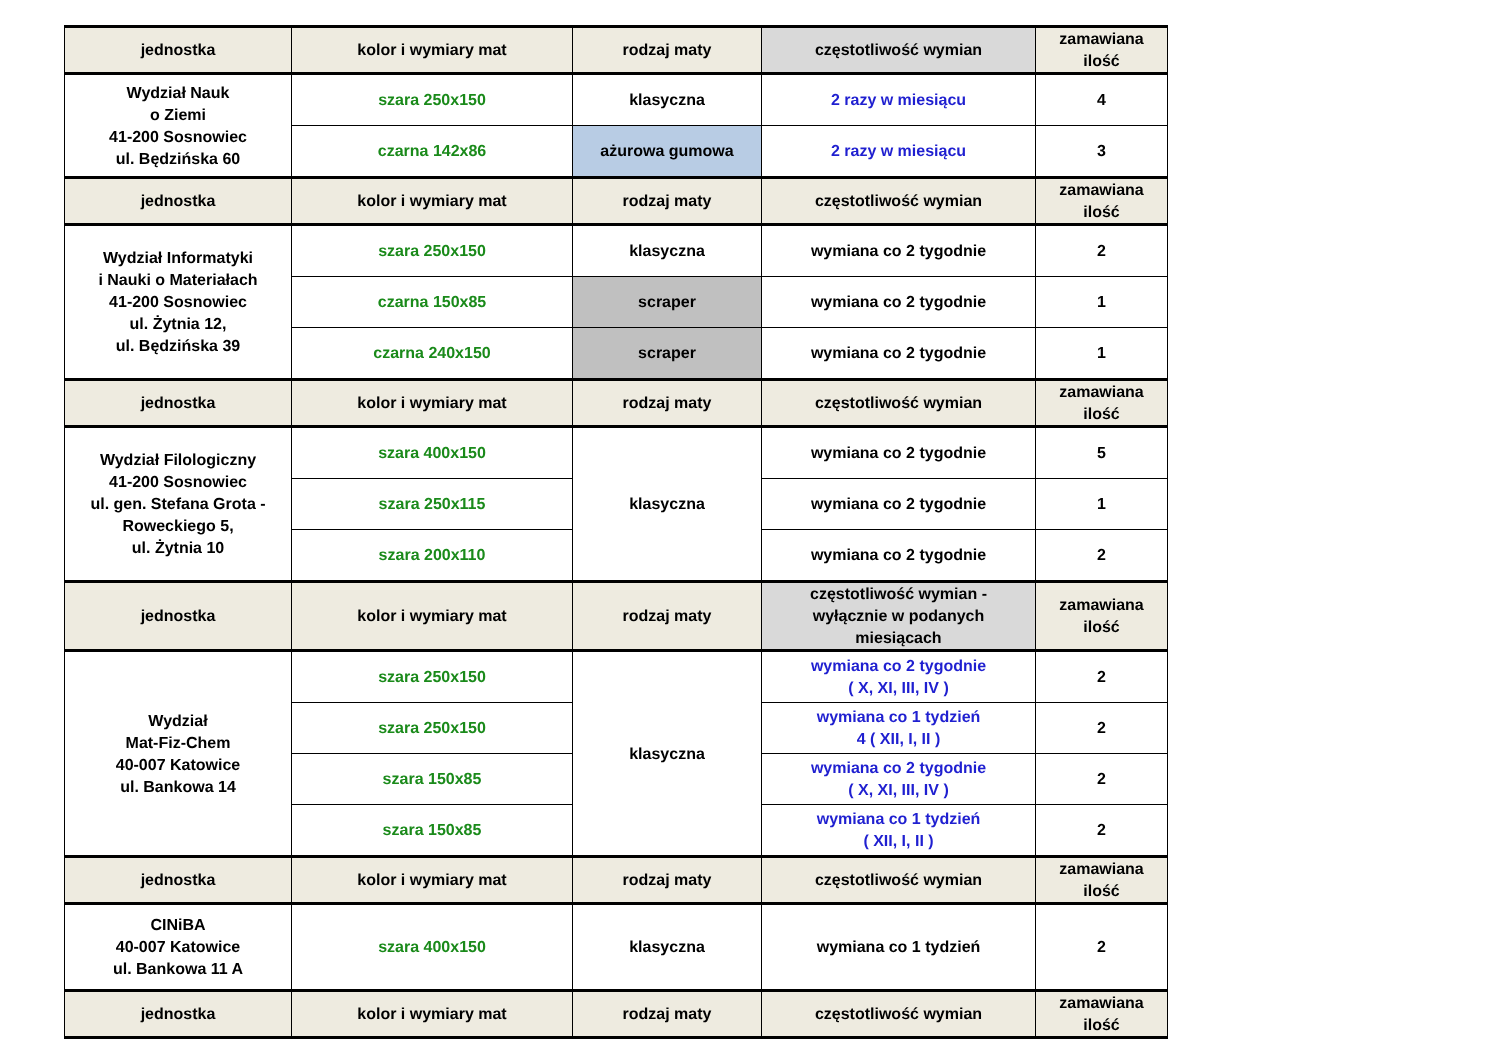| jednostka | kolor i wymiary mat | rodzaj maty | częstotliwość wymian | zamawiana ilość |
| --- | --- | --- | --- | --- |
| Wydział Nauk o Ziemi 41-200 Sosnowiec ul. Będzińska 60 | szara 250x150 | klasyczna | 2 razy w miesiącu | 4 |
| | czarna 142x86 | ażurowa gumowa | 2 razy w miesiącu | 3 |
| jednostka | kolor i wymiary mat | rodzaj maty | częstotliwość wymian | zamawiana ilość |
| Wydział Informatyki i Nauki o Materiałach 41-200 Sosnowiec ul. Żytnia 12, ul. Będzińska 39 | szara 250x150 | klasyczna | wymiana co 2 tygodnie | 2 |
| | czarna 150x85 | scraper | wymiana co 2 tygodnie | 1 |
| | czarna 240x150 | scraper | wymiana co 2 tygodnie | 1 |
| jednostka | kolor i wymiary mat | rodzaj maty | częstotliwość wymian | zamawiana ilość |
| Wydział Filologiczny 41-200 Sosnowiec ul. gen. Stefana Grota - Roweckiego 5, ul. Żytnia 10 | szara 400x150 | klasyczna | wymiana co 2 tygodnie | 5 |
| | szara 250x115 | | wymiana co 2 tygodnie | 1 |
| | szara 200x110 | | wymiana co 2 tygodnie | 2 |
| jednostka | kolor i wymiary mat | rodzaj maty | częstotliwość wymian - wyłącznie w podanych miesiącach | zamawiana ilość |
| Wydział Mat-Fiz-Chem 40-007 Katowice ul. Bankowa 14 | szara 250x150 | klasyczna | wymiana co 2 tygodnie ( X, XI, III, IV ) | 2 |
| | szara 250x150 | | wymiana co 1 tydzień 4 ( XII, I, II ) | 2 |
| | szara 150x85 | | wymiana co 2 tygodnie ( X, XI, III, IV ) | 2 |
| | szara 150x85 | | wymiana co 1 tydzień ( XII, I, II ) | 2 |
| jednostka | kolor i wymiary mat | rodzaj maty | częstotliwość wymian | zamawiana ilość |
| CINiBA 40-007 Katowice ul. Bankowa 11 A | szara 400x150 | klasyczna | wymiana co 1 tydzień | 2 |
| jednostka | kolor i wymiary mat | rodzaj maty | częstotliwość wymian | zamawiana ilość |